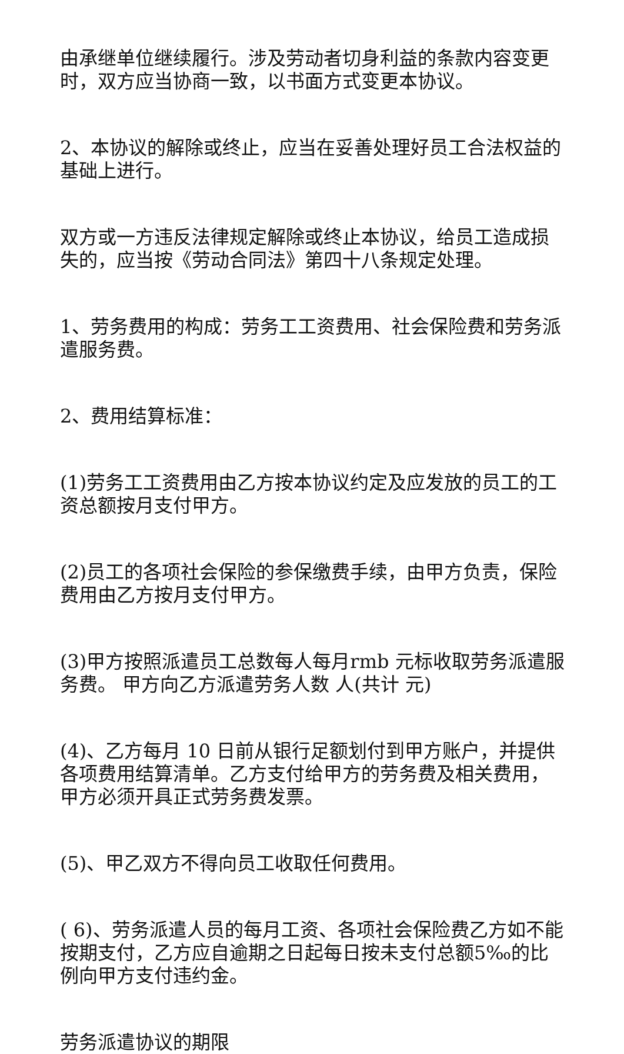由承继单位继续履行。涉及劳动者切身利益的条款内容变更时，双方应当协商一致，以书面方式变更本协议。
2、本协议的解除或终止，应当在妥善处理好员工合法权益的基础上进行。
双方或一方违反法律规定解除或终止本协议，给员工造成损失的，应当按《劳动合同法》第四十八条规定处理。
1、劳务费用的构成：劳务工工资费用、社会保险费和劳务派遣服务费。
2、费用结算标准：
(1)劳务工工资费用由乙方按本协议约定及应发放的员工的工资总额按月支付甲方。
(2)员工的各项社会保险的参保缴费手续，由甲方负责，保险费用由乙方按月支付甲方。
(3)甲方按照派遣员工总数每人每月rmb 元标收取劳务派遣服务费。 甲方向乙方派遣劳务人数 人(共计 元)
(4)、乙方每月 10 日前从银行足额划付到甲方账户，并提供各项费用结算清单。乙方支付给甲方的劳务费及相关费用，甲方必须开具正式劳务费发票。
(5)、甲乙双方不得向员工收取任何费用。
( 6)、劳务派遣人员的每月工资、各项社会保险费乙方如不能按期支付，乙方应自逾期之日起每日按未支付总额5‰的比例向甲方支付违约金。
劳务派遣协议的期限